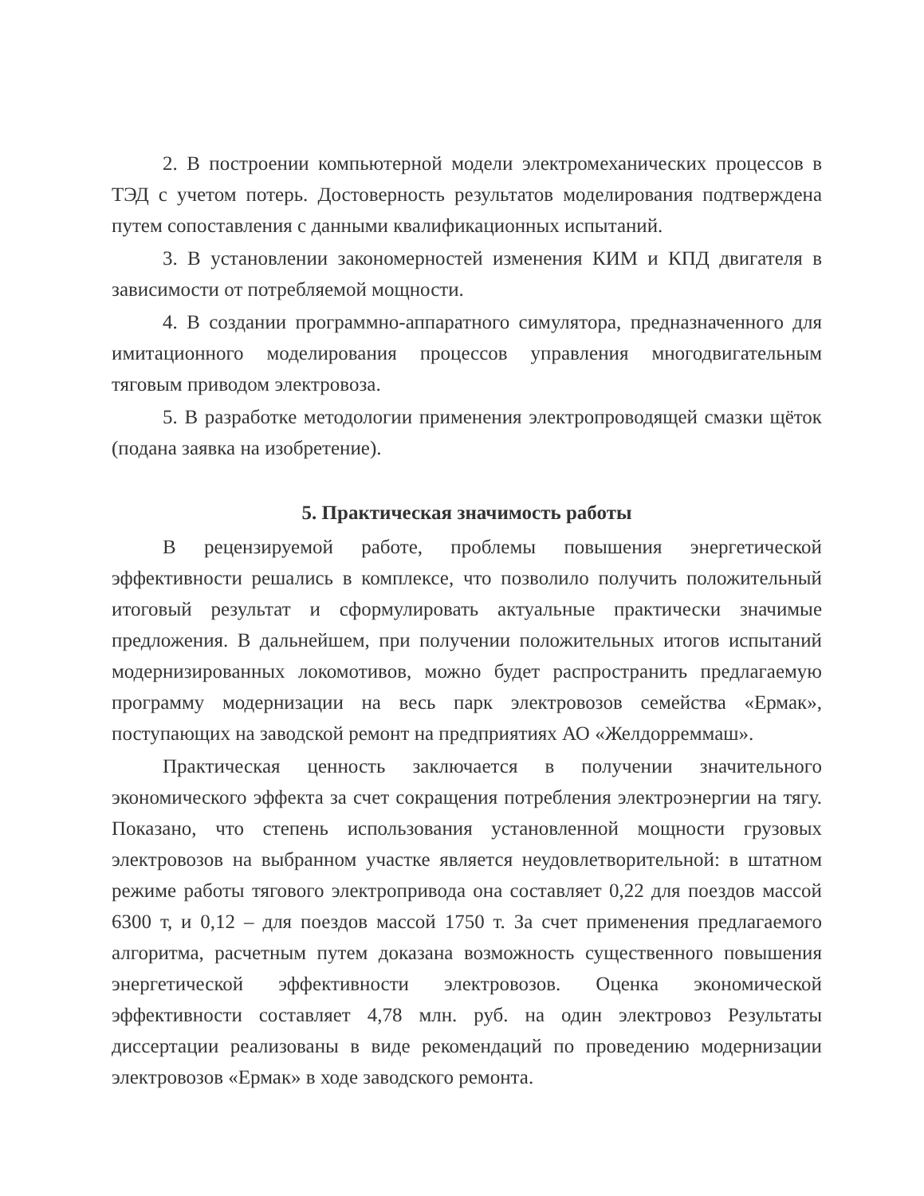2. В построении компьютерной модели электромеханических процессов в ТЭД с учетом потерь. Достоверность результатов моделирования подтверждена путем сопоставления с данными квалификационных испытаний.
3. В установлении закономерностей изменения КИМ и КПД двигателя в зависимости от потребляемой мощности.
4. В создании программно-аппаратного симулятора, предназначенного для имитационного моделирования процессов управления многодвигательным тяговым приводом электровоза.
5. В разработке методологии применения электропроводящей смазки щёток (подана заявка на изобретение).
5. Практическая значимость работы
В рецензируемой работе, проблемы повышения энергетической эффективности решались в комплексе, что позволило получить положительный итоговый результат и сформулировать актуальные практически значимые предложения. В дальнейшем, при получении положительных итогов испытаний модернизированных локомотивов, можно будет распространить предлагаемую программу модернизации на весь парк электровозов семейства «Ермак», поступающих на заводской ремонт на предприятиях АО «Желдорреммаш».
Практическая ценность заключается в получении значительного экономического эффекта за счет сокращения потребления электроэнергии на тягу. Показано, что степень использования установленной мощности грузовых электровозов на выбранном участке является неудовлетворительной: в штатном режиме работы тягового электропривода она составляет 0,22 для поездов массой 6300 т, и 0,12 – для поездов массой 1750 т. За счет применения предлагаемого алгоритма, расчетным путем доказана возможность существенного повышения энергетической эффективности электровозов. Оценка экономической эффективности составляет 4,78 млн. руб. на один электровоз Результаты диссертации реализованы в виде рекомендаций по проведению модернизации электровозов «Ермак» в ходе заводского ремонта.